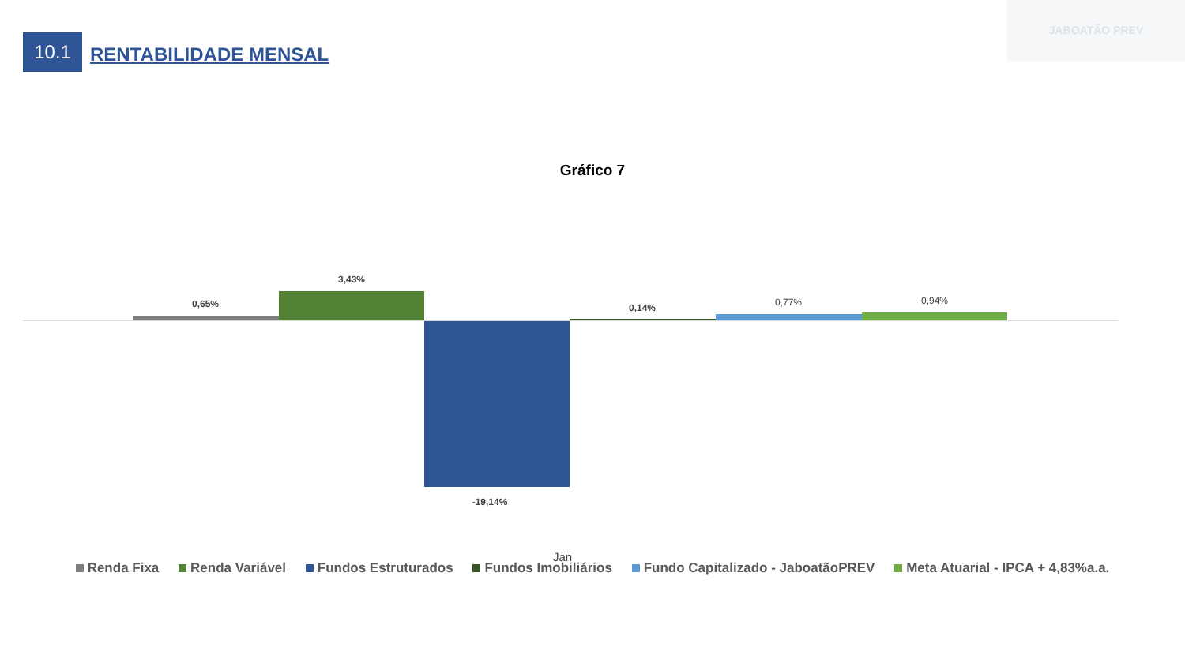10.1
RENTABILIDADE MENSAL
JABOATÃO PREV
Gráfico 7
0,65%
3,43%
-19,14%
0,14% 0,77% 0,94%
Jan
Renda Fixa Renda Variável Fundos Estruturados Fundos Imobiliários Fundo Capitalizado - JaboatãoPREV Meta Atuarial - IPCA + 4,83%a.a.